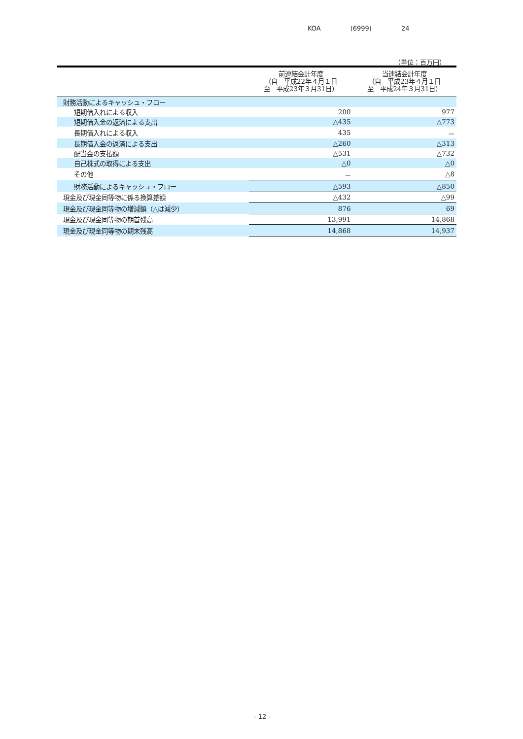KOA (6999) 24
（単位：百万円）
| | 前連結会計年度 （自 平成22年４月１日 至 平成23年３月31日） | 当連結会計年度 （自 平成23年４月１日 至 平成24年３月31日） |
| --- | --- | --- |
| 財務活動によるキャッシュ・フロー | | |
| 短期借入れによる収入 | 200 | 977 |
| 短期借入金の返済による支出 | △435 | △773 |
| 長期借入れによる収入 | 435 | － |
| 長期借入金の返済による支出 | △260 | △313 |
| 配当金の支払額 | △531 | △732 |
| 自己株式の取得による支出 | △0 | △0 |
| その他 | － | △8 |
| 財務活動によるキャッシュ・フロー | △593 | △850 |
| 現金及び現金同等物に係る換算差額 | △432 | △99 |
| 現金及び現金同等物の増減額（△は減少） | 876 | 69 |
| 現金及び現金同等物の期首残高 | 13,991 | 14,868 |
| 現金及び現金同等物の期末残高 | 14,868 | 14,937 |
- 12 -